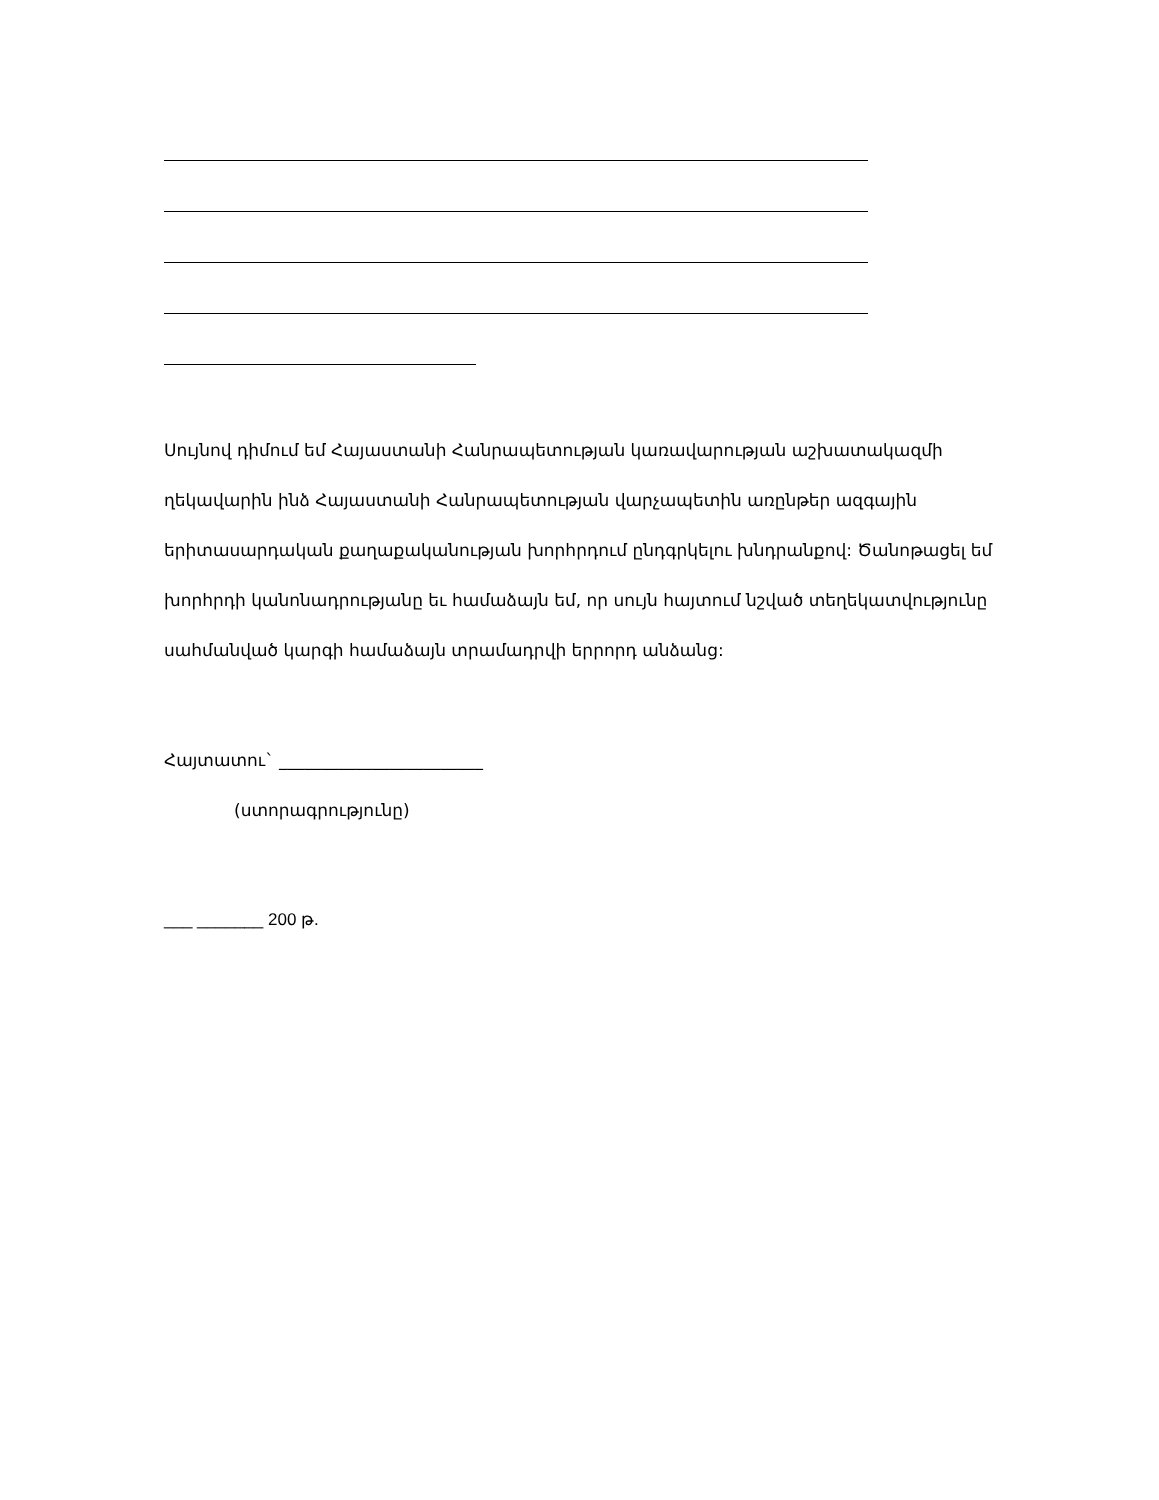Սույնով դիմում եմ Հայաստանի Հանրապետության կառավարության աշխատակազմի ղեկավարին ինձ Հայաստանի Հանրապետության վարչապետին առընթեր ազգային երիտասարդական քաղաքականության խորհրդում ընդգրկելու խնդրանքով: Ծանոթացել եմ խորհրդի կանոնադրությանը եւ համաձայն եմ, որ սույն հայտում նշված տեղեկատվությունը սահմանված կարգի համաձայն տրամադրվի երրորդ անձանց:
Հայտատու` ________________________
(ստորագրությունը)
___ _______ 200 թ.